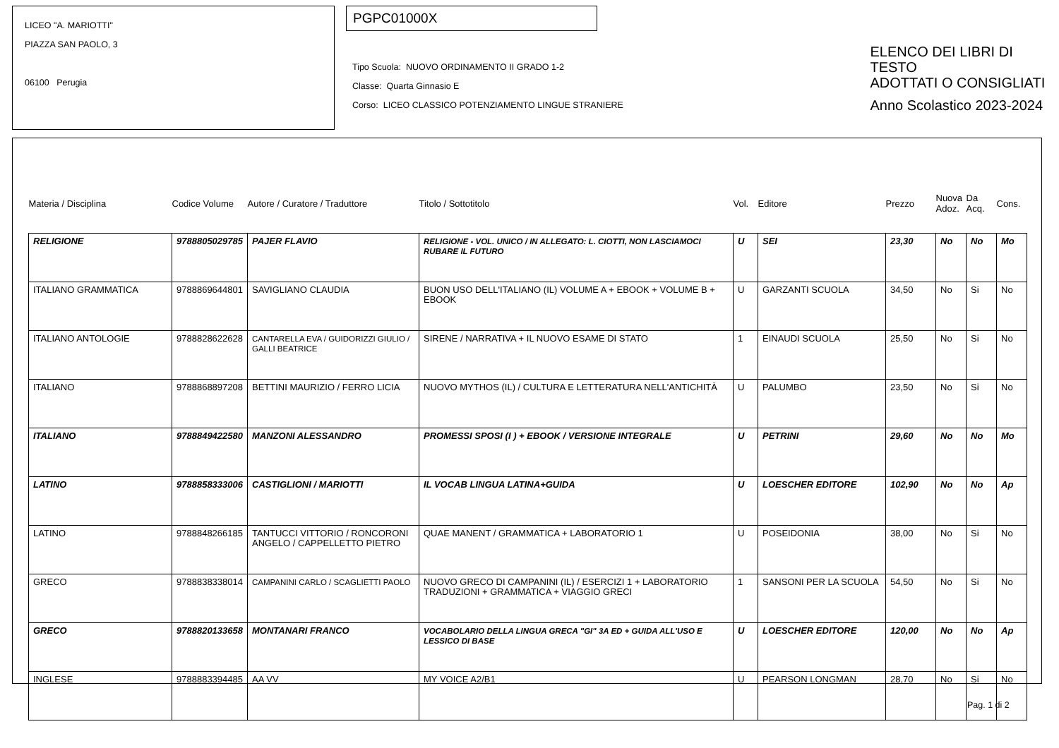LICEO "A. MARIOTTI"
PIAZZA SAN PAOLO, 3
06100 Perugia
PGPC01000X
Tipo Scuola: NUOVO ORDINAMENTO II GRADO 1-2
Classe: Quarta Ginnasio E
Corso: LICEO CLASSICO POTENZIAMENTO LINGUE STRANIERE
ELENCO DEI LIBRI DI TESTO
ADOTTATI O CONSIGLIATI
Anno Scolastico 2023-2024
| Materia / Disciplina | Codice Volume | Autore / Curatore / Traduttore | Titolo / Sottotitolo | Vol. | Editore | Prezzo | Nuova Adoz. | Da Acq. | Cons. |
| --- | --- | --- | --- | --- | --- | --- | --- | --- | --- |
| RELIGIONE | 9788805029785 | PAJER FLAVIO | RELIGIONE - VOL. UNICO / IN ALLEGATO: L. CIOTTI, NON LASCIAMOCI RUBARE IL FUTURO | U | SEI | 23,30 | No | No | Mo |
| ITALIANO GRAMMATICA | 9788869644801 | SAVIGLIANO CLAUDIA | BUON USO DELL'ITALIANO (IL) VOLUME A + EBOOK + VOLUME B + EBOOK | U | GARZANTI SCUOLA | 34,50 | No | Si | No |
| ITALIANO ANTOLOGIE | 9788828622628 | CANTARELLA EVA / GUIDORIZZI GIULIO / GALLI BEATRICE | SIRENE / NARRATIVA + IL NUOVO ESAME DI STATO | 1 | EINAUDI SCUOLA | 25,50 | No | Si | No |
| ITALIANO | 9788868897208 | BETTINI MAURIZIO / FERRO LICIA | NUOVO MYTHOS (IL) / CULTURA E LETTERATURA NELL'ANTICHITÀ | U | PALUMBO | 23,50 | No | Si | No |
| ITALIANO | 9788849422580 | MANZONI ALESSANDRO | PROMESSI SPOSI (I ) + EBOOK / VERSIONE INTEGRALE | U | PETRINI | 29,60 | No | No | Mo |
| LATINO | 9788858333006 | CASTIGLIONI / MARIOTTI | IL VOCAB LINGUA LATINA+GUIDA | U | LOESCHER EDITORE | 102,90 | No | No | Ap |
| LATINO | 9788848266185 | TANTUCCI VITTORIO / RONCORONI ANGELO / CAPPELLETTO PIETRO | QUAE MANENT / GRAMMATICA + LABORATORIO 1 | U | POSEIDONIA | 38,00 | No | Si | No |
| GRECO | 9788838338014 | CAMPANINI CARLO / SCAGLIETTI PAOLO | NUOVO GRECO DI CAMPANINI (IL) / ESERCIZI 1 + LABORATORIO TRADUZIONI + GRAMMATICA + VIAGGIO GRECI | 1 | SANSONI PER LA SCUOLA | 54,50 | No | Si | No |
| GRECO | 9788820133658 | MONTANARI FRANCO | VOCABOLARIO DELLA LINGUA GRECA "GI" 3A ED + GUIDA ALL'USO E LESSICO DI BASE | U | LOESCHER EDITORE | 120,00 | No | No | Ap |
| INGLESE | 9788883394485 | AA VV | MY VOICE A2/B1 | U | PEARSON LONGMAN | 28,70 | No | Si | No |
Pag. 1 di 2